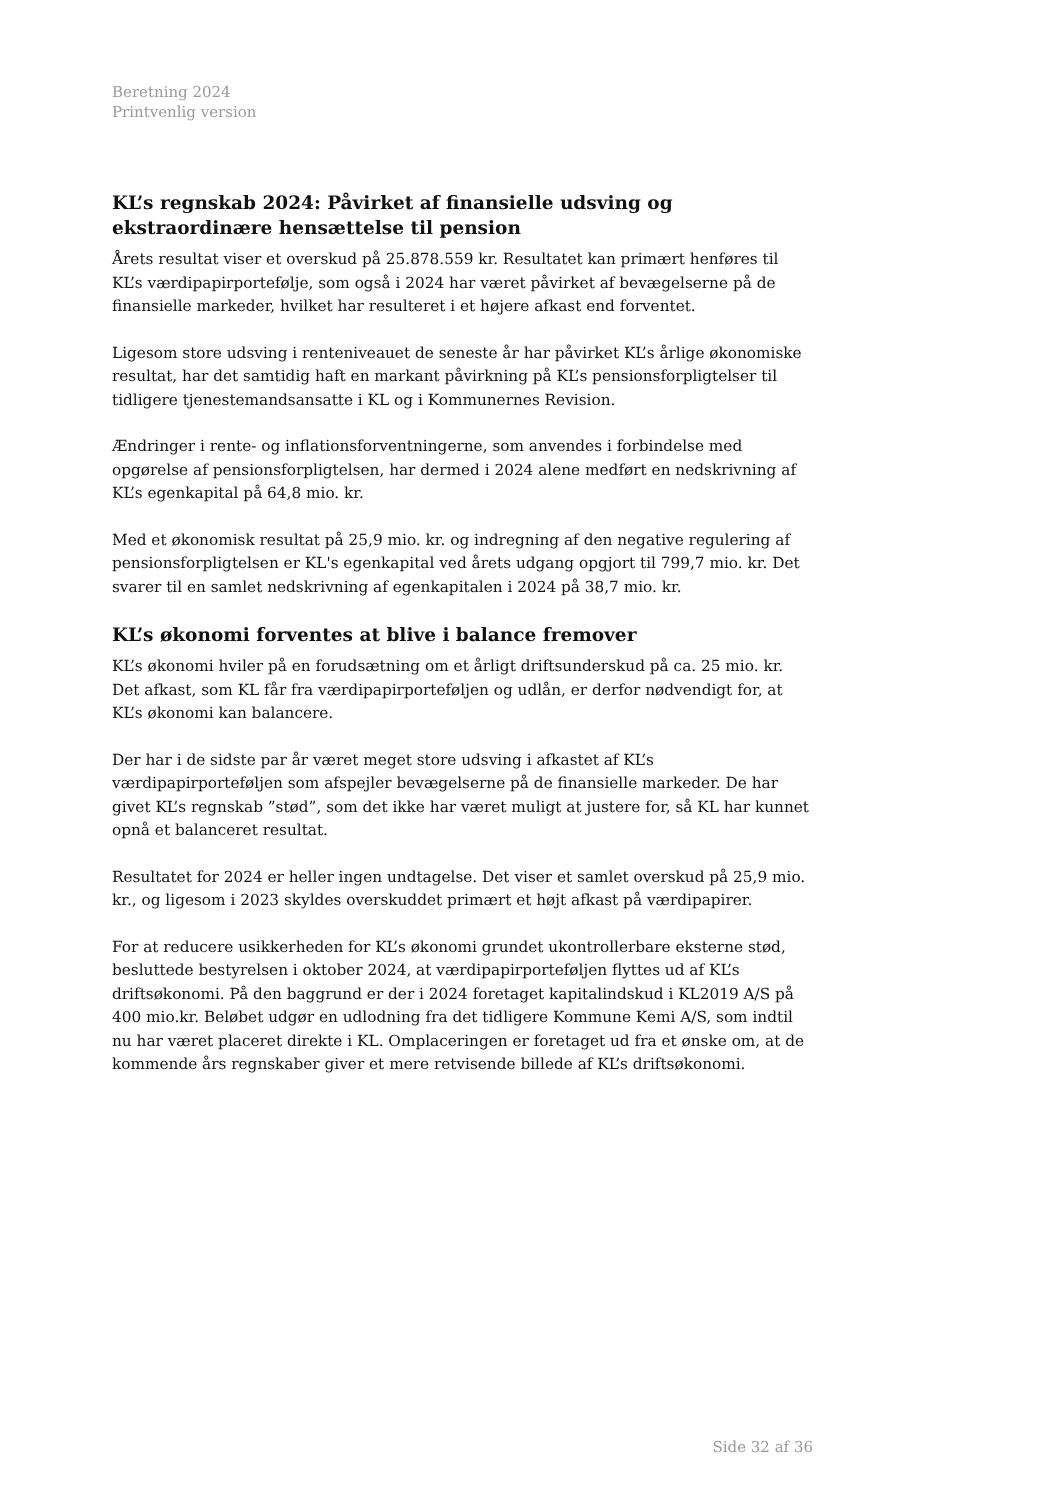Beretning 2024
Printvenlig version
KL’s regnskab 2024: Påvirket af finansielle udsving og ekstraordinære hensættelse til pension
Årets resultat viser et overskud på 25.878.559 kr. Resultatet kan primært henføres til KL’s værdipapirportefølje, som også i 2024 har været påvirket af bevægelserne på de finansielle markeder, hvilket har resulteret i et højere afkast end forventet.
Ligesom store udsving i renteniveauet de seneste år har påvirket KL’s årlige økonomiske resultat, har det samtidig haft en markant påvirkning på KL’s pensionsforpligtelser til tidligere tjenestemandsansatte i KL og i Kommunernes Revision.
Ændringer i rente- og inflationsforventningerne, som anvendes i forbindelse med opgørelse af pensionsforpligtelsen, har dermed i 2024 alene medført en nedskrivning af KL’s egenkapital på 64,8 mio. kr.
Med et økonomisk resultat på 25,9 mio. kr. og indregning af den negative regulering af pensionsforpligtelsen er KL's egenkapital ved årets udgang opgjort til 799,7 mio. kr. Det svarer til en samlet nedskrivning af egenkapitalen i 2024 på 38,7 mio. kr.
KL’s økonomi forventes at blive i balance fremover
KL’s økonomi hviler på en forudsætning om et årligt driftsunderskud på ca. 25 mio. kr. Det afkast, som KL får fra værdipapirporteføljen og udlån, er derfor nødvendigt for, at KL’s økonomi kan balancere.
Der har i de sidste par år været meget store udsving i afkastet af KL’s værdipapirporteføljen som afspejler bevægelserne på de finansielle markeder. De har givet KL’s regnskab ”stød”, som det ikke har været muligt at justere for, så KL har kunnet opnå et balanceret resultat.
Resultatet for 2024 er heller ingen undtagelse. Det viser et samlet overskud på 25,9 mio. kr., og ligesom i 2023 skyldes overskuddet primært et højt afkast på værdipapirer.
For at reducere usikkerheden for KL’s økonomi grundet ukontrollerbare eksterne stød, besluttede bestyrelsen i oktober 2024, at værdipapirporteføljen flyttes ud af KL’s driftsøkonomi. På den baggrund er der i 2024 foretaget kapitalindskud i KL2019 A/S på 400 mio.kr. Beløbet udgør en udlodning fra det tidligere Kommune Kemi A/S, som indtil nu har været placeret direkte i KL. Omplaceringen er foretaget ud fra et ønske om, at de kommende års regnskaber giver et mere retvisende billede af KL’s driftsøkonomi.
Side 32 af 36